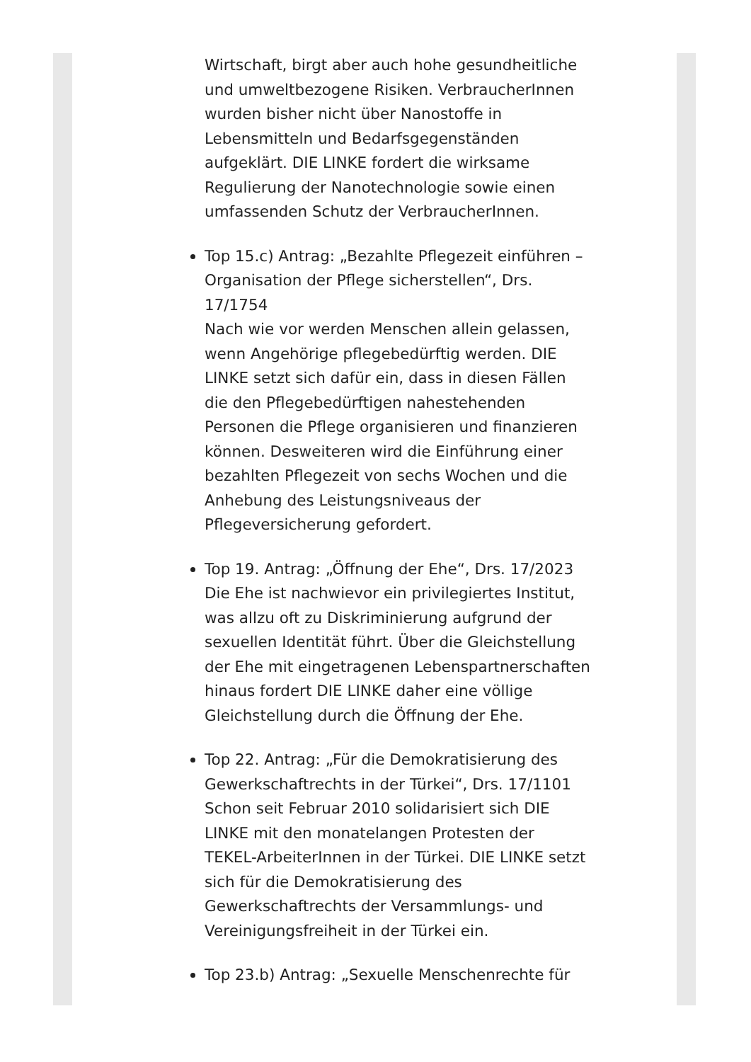Wirtschaft, birgt aber auch hohe gesundheitliche und umweltbezogene Risiken. VerbraucherInnen wurden bisher nicht über Nanostoffe in Lebensmitteln und Bedarfsgegenständen aufgeklärt. DIE LINKE fordert die wirksame Regulierung der Nanotechnologie sowie einen umfassenden Schutz der VerbraucherInnen.
Top 15.c) Antrag: „Bezahlte Pflegezeit einführen – Organisation der Pflege sicherstellen“, Drs. 17/1754
Nach wie vor werden Menschen allein gelassen, wenn Angehörige pflegebedürftig werden. DIE LINKE setzt sich dafür ein, dass in diesen Fällen die den Pflegebedürftigen nahestehenden Personen die Pflege organisieren und finanzieren können. Desweiteren wird die Einführung einer bezahlten Pflegezeit von sechs Wochen und die Anhebung des Leistungsniveaus der Pflegeversicherung gefordert.
Top 19. Antrag: „Öffnung der Ehe“, Drs. 17/2023
Die Ehe ist nachwievor ein privilegiertes Institut, was allzu oft zu Diskriminierung aufgrund der sexuellen Identität führt. Über die Gleichstellung der Ehe mit eingetragenen Lebenspartnerschaften hinaus fordert DIE LINKE daher eine völlige Gleichstellung durch die Öffnung der Ehe.
Top 22. Antrag: „Für die Demokratisierung des Gewerkschaftrechts in der Türkei“, Drs. 17/1101
Schon seit Februar 2010 solidarisiert sich DIE LINKE mit den monatelangen Protesten der TEKEL-ArbeiterInnen in der Türkei. DIE LINKE setzt sich für die Demokratisierung des Gewerkschaftrechts der Versammlungs- und Vereinigungsfreiheit in der Türkei ein.
Top 23.b) Antrag: „Sexuelle Menschenrechte für